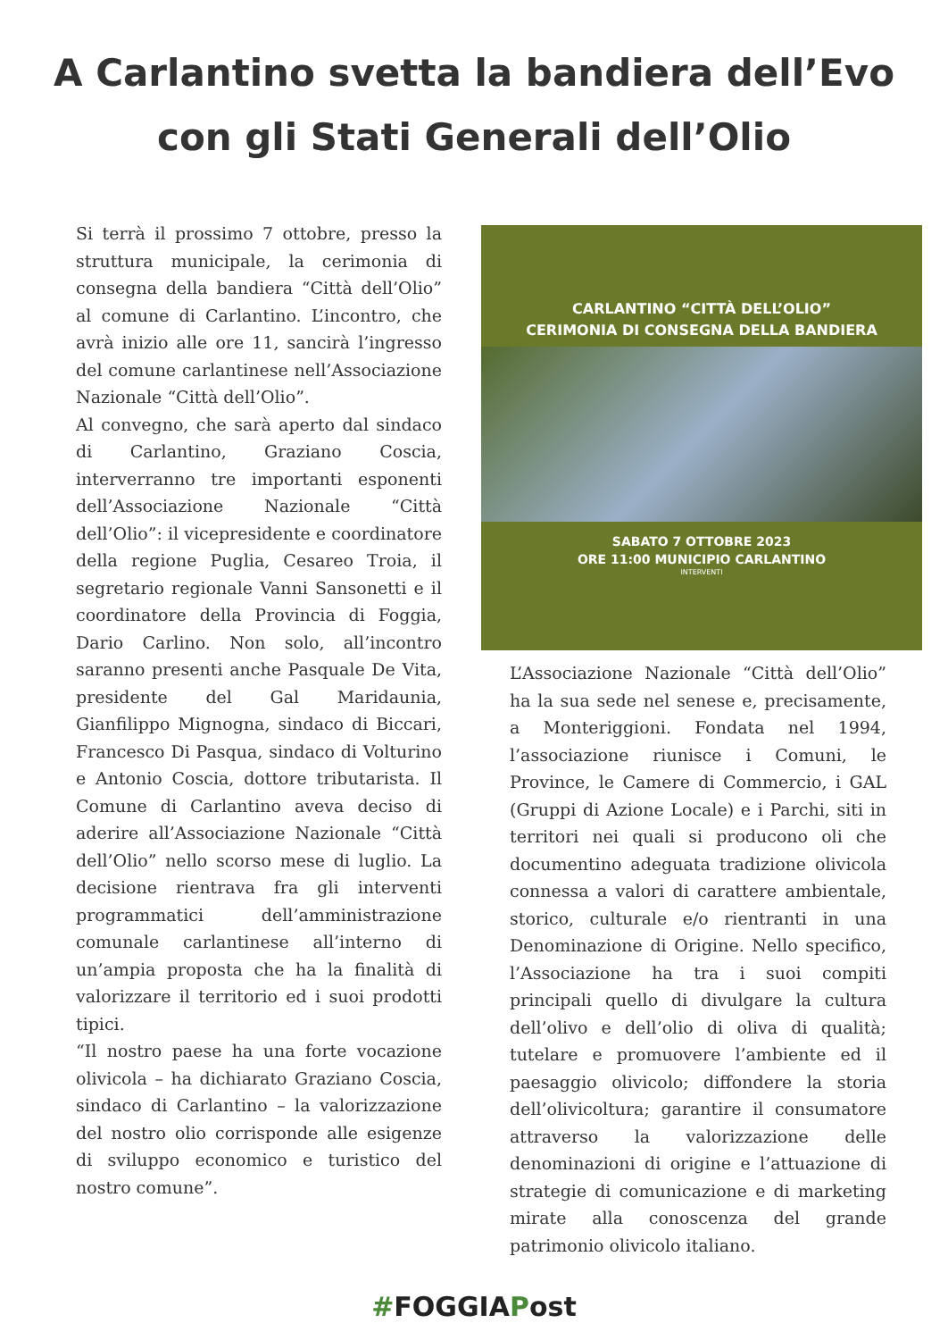A Carlantino svetta la bandiera dell’Evo con gli Stati Generali dell’Olio
Si terrà il prossimo 7 ottobre, presso la struttura municipale, la cerimonia di consegna della bandiera “Città dell’Olio” al comune di Carlantino. L’incontro, che avrà inizio alle ore 11, sancirà l’ingresso del comune carlantinese nell’Associazione Nazionale “Città dell’Olio”.
Al convegno, che sarà aperto dal sindaco di Carlantino, Graziano Coscia, interverranno tre importanti esponenti dell’Associazione Nazionale “Città dell’Olio”: il vicepresidente e coordinatore della regione Puglia, Cesareo Troia, il segretario regionale Vanni Sansonetti e il coordinatore della Provincia di Foggia, Dario Carlino. Non solo, all’incontro saranno presenti anche Pasquale De Vita, presidente del Gal Maridaunia, Gianfilippo Mignogna, sindaco di Biccari, Francesco Di Pasqua, sindaco di Volturino e Antonio Coscia, dottore tributarista. Il Comune di Carlantino aveva deciso di aderire all’Associazione Nazionale “Città dell’Olio” nello scorso mese di luglio. La decisione rientrava fra gli interventi programmatici dell’amministrazione comunale carlantinese all’interno di un’ampia proposta che ha la finalità di valorizzare il territorio ed i suoi prodotti tipici.
“Il nostro paese ha una forte vocazione olivicola – ha dichiarato Graziano Coscia, sindaco di Carlantino – la valorizzazione del nostro olio corrisponde alle esigenze di sviluppo economico e turistico del nostro comune”.
CARLANTINO “CITTÀ DELL’OLIO”
CERIMONIA DI CONSEGNA DELLA BANDIERA
SABATO 7 OTTOBRE 2023
ORE 11:00 MUNICIPIO CARLANTINO
INTERVENTI
L’Associazione Nazionale “Città dell’Olio” ha la sua sede nel senese e, precisamente, a Monteriggioni. Fondata nel 1994, l’associazione riunisce i Comuni, le Province, le Camere di Commercio, i GAL (Gruppi di Azione Locale) e i Parchi, siti in territori nei quali si producono oli che documentino adeguata tradizione olivicola connessa a valori di carattere ambientale, storico, culturale e/o rientranti in una Denominazione di Origine. Nello specifico, l’Associazione ha tra i suoi compiti principali quello di divulgare la cultura dell’olivo e dell’olio di oliva di qualità; tutelare e promuovere l’ambiente ed il paesaggio olivicolo; diffondere la storia dell’olivicoltura; garantire il consumatore attraverso la valorizzazione delle denominazioni di origine e l’attuazione di strategie di comunicazione e di marketing mirate alla conoscenza del grande patrimonio olivicolo italiano.
#FOGGIAPost